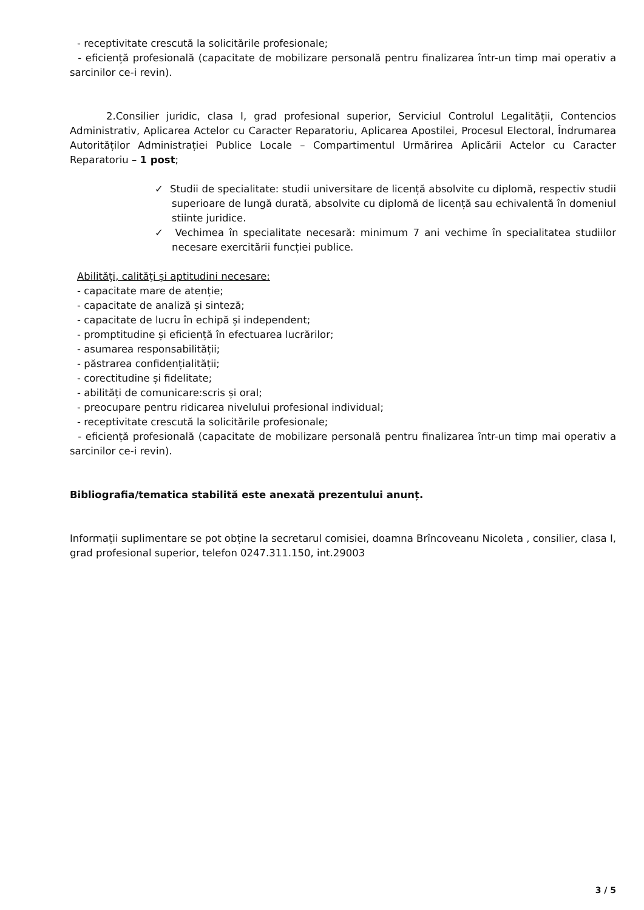- receptivitate crescută la solicitările profesionale;
- eficiență profesională (capacitate de mobilizare personală pentru finalizarea într-un timp mai operativ a sarcinilor ce-i revin).
2.Consilier juridic, clasa I, grad profesional superior, Serviciul Controlul Legalității, Contencios Administrativ, Aplicarea Actelor cu Caracter Reparatoriu, Aplicarea Apostilei, Procesul Electoral, Îndrumarea Autorităților Administrației Publice Locale – Compartimentul Urmărirea Aplicării Actelor cu Caracter Reparatoriu – 1 post;
✓ Studii de specialitate: studii universitare de licență absolvite cu diplomă, respectiv studii superioare de lungă durată, absolvite cu diplomă de licență sau echivalentă în domeniul stiinte juridice.
✓ Vechimea în specialitate necesară: minimum 7 ani vechime în specialitatea studiilor necesare exercitării funcției publice.
Abilităţi, calităţi şi aptitudini necesare:
- capacitate mare de atenție;
- capacitate de analiză și sinteză;
- capacitate de lucru în echipă și independent;
- promptitudine și eficiență în efectuarea lucrărilor;
- asumarea responsabilității;
- păstrarea confidențialității;
- corectitudine și fidelitate;
- abilități de comunicare:scris și oral;
- preocupare pentru ridicarea nivelului profesional individual;
- receptivitate crescută la solicitările profesionale;
- eficiență profesională (capacitate de mobilizare personală pentru finalizarea într-un timp mai operativ a sarcinilor ce-i revin).
Bibliografia/tematica stabilită este anexată prezentului anunț.
Informații suplimentare se pot obține la secretarul comisiei, doamna Brîncoveanu Nicoleta , consilier, clasa I, grad profesional superior, telefon 0247.311.150, int.29003
3 / 5